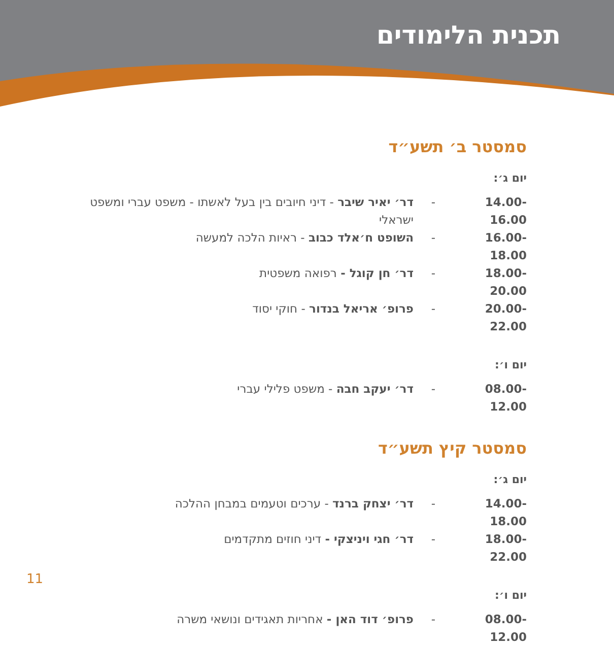תכנית הלימודים
סמסטר ב׳ תשע״ד
יום ג׳:
14.00-16.00 - דר׳ יאיר שיבר - דיני חיובים בין בעל לאשתו - משפט עברי ומשפט ישראלי
16.00-18.00 - השופט ח׳אלד כבוב - ראיות הלכה למעשה
18.00-20.00 - דר׳ חן קוגל - רפואה משפטית
20.00-22.00 - פרופ׳ אריאל בנדור - חוקי יסוד
יום ו׳:
08.00-12.00 - דר׳ יעקב חבה - משפט פלילי עברי
סמסטר קיץ תשע״ד
יום ג׳:
14.00-18.00 - דר׳ יצחק ברנד - ערכים וטעמים במבחן ההלכה
18.00-22.00 - דר׳ חגי ויניצקי - דיני חוזים מתקדמים
יום ו׳:
08.00-12.00 - פרופ׳ דוד האן - אחריות תאגידים ונושאי משרה
11